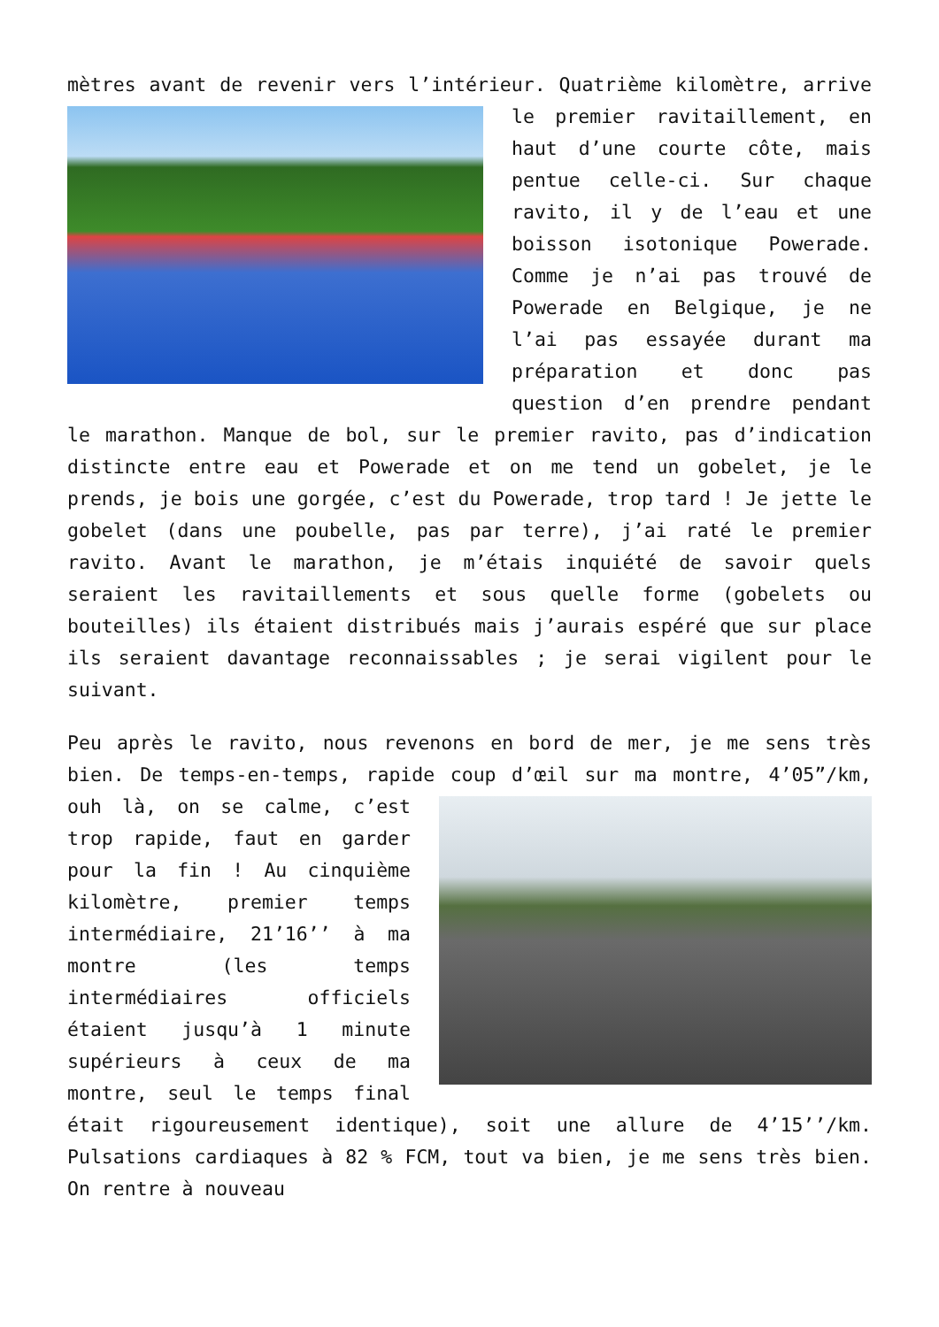mètres avant de revenir vers l’intérieur. Quatrième kilomètre, arrive le premier ravitaillement, en haut d’une courte côte, mais pentue celle-ci. Sur chaque ravito, il y de l’eau et une boisson isotonique Powerade. Comme je n’ai pas trouvé de Powerade en Belgique, je ne l’ai pas essayée durant ma préparation et donc pas question d’en prendre pendant le marathon. Manque de bol, sur le premier ravito, pas d’indication distincte entre eau et Powerade et on me tend un gobelet, je le prends, je bois une gorgée, c’est du Powerade, trop tard ! Je jette le gobelet (dans une poubelle, pas par terre), j’ai raté le premier ravito. Avant le marathon, je m’étais inquiété de savoir quels seraient les ravitaillements et sous quelle forme (gobelets ou bouteilles) ils étaient distribués mais j’aurais espéré que sur place ils seraient davantage reconnaissables ; je serai vigilent pour le suivant.
Peu après le ravito, nous revenons en bord de mer, je me sens très bien. De temps-en-temps, rapide coup d’œil sur ma montre, 4’05”/km, ouh là, on se calme, c’est trop rapide, faut en garder pour la fin ! Au cinquième kilomètre, premier temps intermédiaire, 21’16’’ à ma montre (les temps intermédiaires officiels étaient jusqu’à 1 minute supérieurs à ceux de ma montre, seul le temps final était rigoureusement identique), soit une allure de 4’15’’/km. Pulsations cardiaques à 82 % FCM, tout va bien, je me sens très bien. On rentre à nouveau